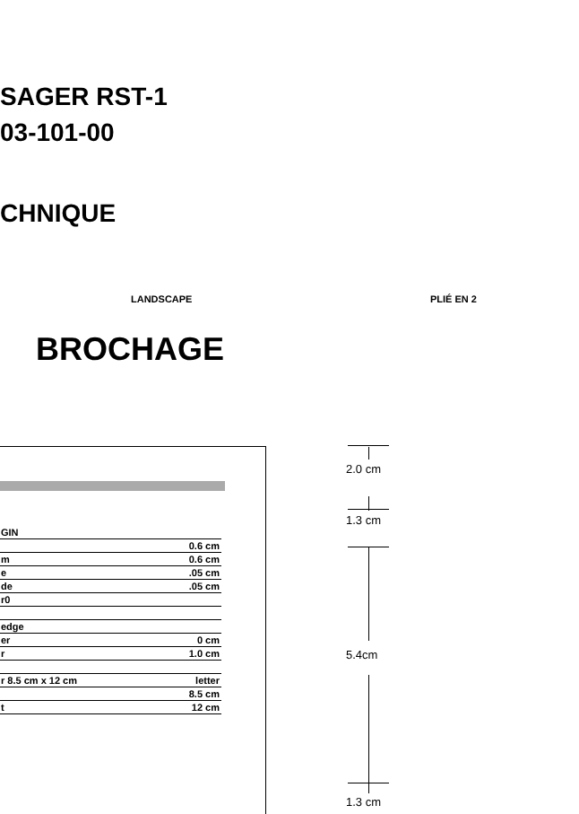SAGER RST-1
03-101-00
CHNIQUE
LANDSCAPE PLIÉ EN 2
BROCHAGE
| GIN | |
| | 0.6 cm |
| m | 0.6 cm |
| e | .05 cm |
| de | .05 cm |
| r0 | |
| edge | |
| er | 0 cm |
| r | 1.0 cm |
| r 8.5 cm x 12 cm | letter |
| | 8.5 cm |
| t | 12 cm |
2.0 cm
1.3 cm
5.4cm
1.3 cm